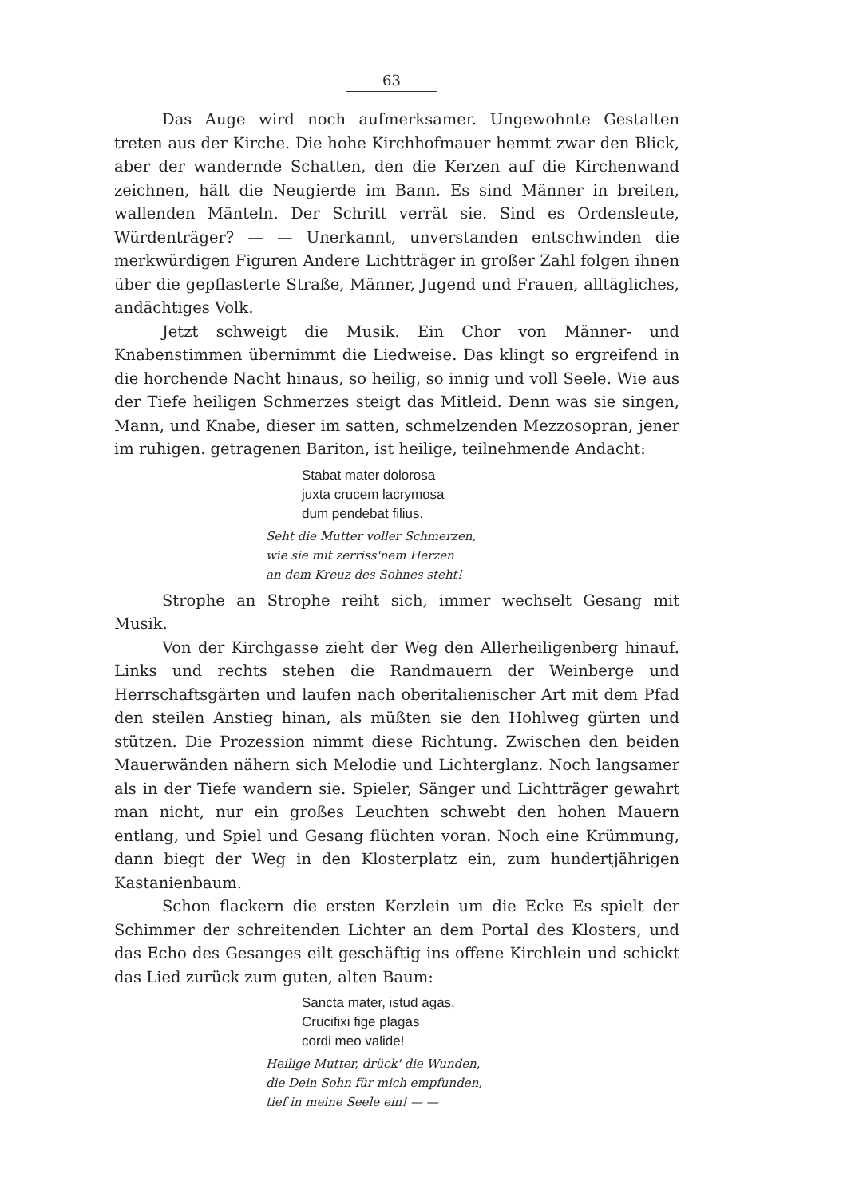63
Das Auge wird noch aufmerksamer. Ungewohnte Gestalten treten aus der Kirche. Die hohe Kirchhofmauer hemmt zwar den Blick, aber der wandernde Schatten, den die Kerzen auf die Kirchenwand zeichnen, hält die Neugierde im Bann. Es sind Männer in breiten, wallenden Mänteln. Der Schritt verrät sie. Sind es Ordensleute, Würdenträger? — — Unerkannt, unverstanden entschwinden die merkwürdigen Figuren Andere Lichtträger in großer Zahl folgen ihnen über die gepflasterte Straße, Männer, Jugend und Frauen, alltägliches, andächtiges Volk.
Jetzt schweigt die Musik. Ein Chor von Männer- und Knabenstimmen übernimmt die Liedweise. Das klingt so ergreifend in die horchende Nacht hinaus, so heilig, so innig und voll Seele. Wie aus der Tiefe heiligen Schmerzes steigt das Mitleid. Denn was sie singen, Mann, und Knabe, dieser im satten, schmelzenden Mezzosopran, jener im ruhigen. getragenen Bariton, ist heilige, teilnehmende Andacht:
Stabat mater dolorosa
juxta crucem lacrymosa
dum pendebat filius.
Seht die Mutter voller Schmerzen,
wie sie mit zerriss'nem Herzen
an dem Kreuz des Sohnes steht!
Strophe an Strophe reiht sich, immer wechselt Gesang mit Musik.
Von der Kirchgasse zieht der Weg den Allerheiligenberg hinauf. Links und rechts stehen die Randmauern der Weinberge und Herrschaftsgärten und laufen nach oberitalienischer Art mit dem Pfad den steilen Anstieg hinan, als müßten sie den Hohlweg gürten und stützen. Die Prozession nimmt diese Richtung. Zwischen den beiden Mauerwänden nähern sich Melodie und Lichterglanz. Noch langsamer als in der Tiefe wandern sie. Spieler, Sänger und Lichtträger gewahrt man nicht, nur ein großes Leuchten schwebt den hohen Mauern entlang, und Spiel und Gesang flüchten voran. Noch eine Krümmung, dann biegt der Weg in den Klosterplatz ein, zum hundertjährigen Kastanienbaum.
Schon flackern die ersten Kerzlein um die Ecke Es spielt der Schimmer der schreitenden Lichter an dem Portal des Klosters, und das Echo des Gesanges eilt geschäftig ins offene Kirchlein und schickt das Lied zurück zum guten, alten Baum:
Sancta mater, istud agas,
Crucifixi fige plagas
cordi meo valide!
Heilige Mutter, drück' die Wunden,
die Dein Sohn für mich empfunden,
tief in meine Seele ein! — —